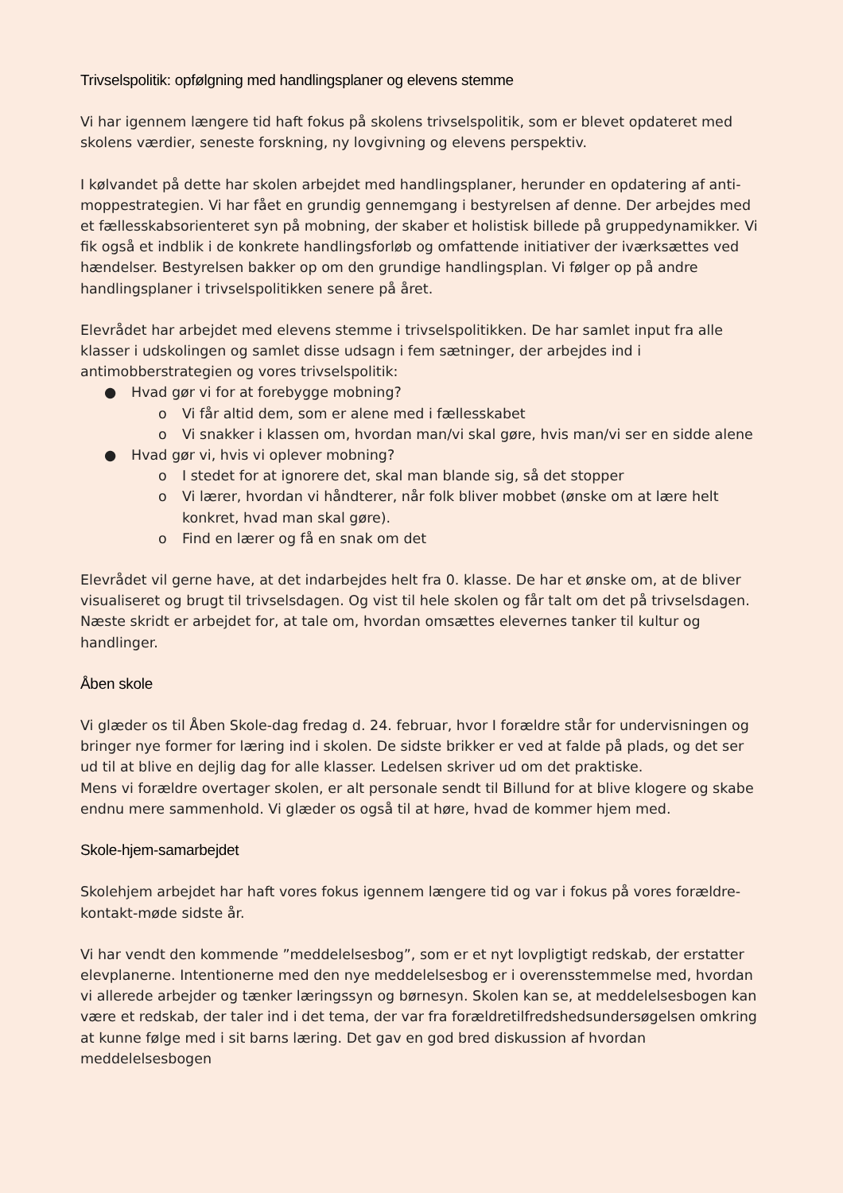Trivselspolitik: opfølgning med handlingsplaner og elevens stemme
Vi har igennem længere tid haft fokus på skolens trivselspolitik, som er blevet opdateret med skolens værdier, seneste forskning, ny lovgivning og elevens perspektiv.
I kølvandet på dette har skolen arbejdet med handlingsplaner, herunder en opdatering af anti-moppestrategien. Vi har fået en grundig gennemgang i bestyrelsen af denne. Der arbejdes med et fællesskabsorienteret syn på mobning, der skaber et holistisk billede på gruppedynamikker. Vi fik også et indblik i de konkrete handlingsforløb og omfattende initiativer der iværksættes ved hændelser. Bestyrelsen bakker op om den grundige handlingsplan. Vi følger op på andre handlingsplaner i trivselspolitikken senere på året.
Elevrådet har arbejdet med elevens stemme i trivselspolitikken. De har samlet input fra alle klasser i udskolingen og samlet disse udsagn i fem sætninger, der arbejdes ind i antimobberstrategien og vores trivselspolitik:
● Hvad gør vi for at forebygge mobning?
o Vi får altid dem, som er alene med i fællesskabet
o Vi snakker i klassen om, hvordan man/vi skal gøre, hvis man/vi ser en sidde alene
● Hvad gør vi, hvis vi oplever mobning?
o I stedet for at ignorere det, skal man blande sig, så det stopper
o Vi lærer, hvordan vi håndterer, når folk bliver mobbet (ønske om at lære helt konkret, hvad man skal gøre).
o Find en lærer og få en snak om det
Elevrådet vil gerne have, at det indarbejdes helt fra 0. klasse. De har et ønske om, at de bliver visualiseret og brugt til trivselsdagen. Og vist til hele skolen og får talt om det på trivselsdagen. Næste skridt er arbejdet for, at tale om, hvordan omsættes elevernes tanker til kultur og handlinger.
Åben skole
Vi glæder os til Åben Skole-dag fredag d. 24. februar, hvor I forældre står for undervisningen og bringer nye former for læring ind i skolen. De sidste brikker er ved at falde på plads, og det ser ud til at blive en dejlig dag for alle klasser. Ledelsen skriver ud om det praktiske.
Mens vi forældre overtager skolen, er alt personale sendt til Billund for at blive klogere og skabe endnu mere sammenhold. Vi glæder os også til at høre, hvad de kommer hjem med.
Skole-hjem-samarbejdet
Skolehjem arbejdet har haft vores fokus igennem længere tid og var i fokus på vores forældre-kontakt-møde sidste år.
Vi har vendt den kommende ”meddelelsesbog”, som er et nyt lovpligtigt redskab, der erstatter elevplanerne. Intentionerne med den nye meddelelsesbog er i overensstemmelse med, hvordan vi allerede arbejder og tænker læringssyn og børnesyn. Skolen kan se, at meddelelsesbogen kan være et redskab, der taler ind i det tema, der var fra forældretilfredshedsundersøgelsen omkring at kunne følge med i sit barns læring. Det gav en god bred diskussion af hvordan meddelelsesbogen